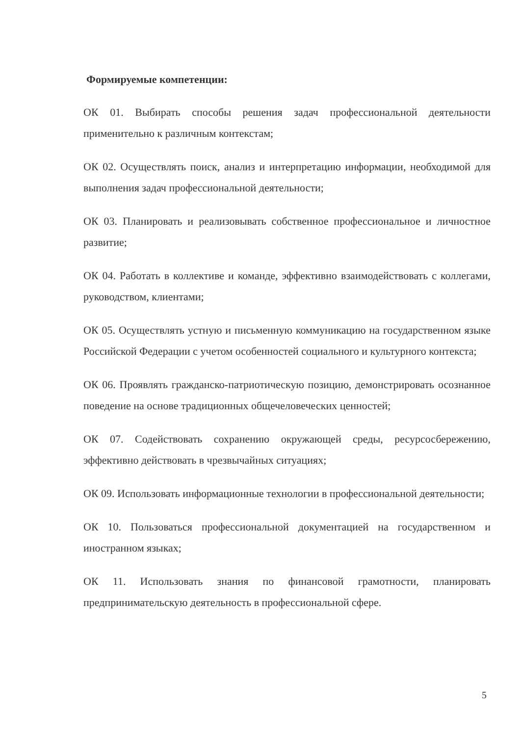Формируемые компетенции:
ОК 01. Выбирать способы решения задач профессиональной деятельности применительно к различным контекстам;
ОК 02. Осуществлять поиск, анализ и интерпретацию информации, необходимой для выполнения задач профессиональной деятельности;
ОК 03. Планировать и реализовывать собственное профессиональное и личностное развитие;
ОК 04. Работать в коллективе и команде, эффективно взаимодействовать с коллегами, руководством, клиентами;
ОК 05. Осуществлять устную и письменную коммуникацию на государственном языке Российской Федерации с учетом особенностей социального и культурного контекста;
ОК 06. Проявлять гражданско-патриотическую позицию, демонстрировать осознанное поведение на основе традиционных общечеловеческих ценностей;
ОК 07. Содействовать сохранению окружающей среды, ресурсосбережению, эффективно действовать в чрезвычайных ситуациях;
ОК 09. Использовать информационные технологии в профессиональной деятельности;
ОК 10. Пользоваться профессиональной документацией на государственном и иностранном языках;
ОК 11. Использовать знания по финансовой грамотности, планировать предпринимательскую деятельность в профессиональной сфере.
5